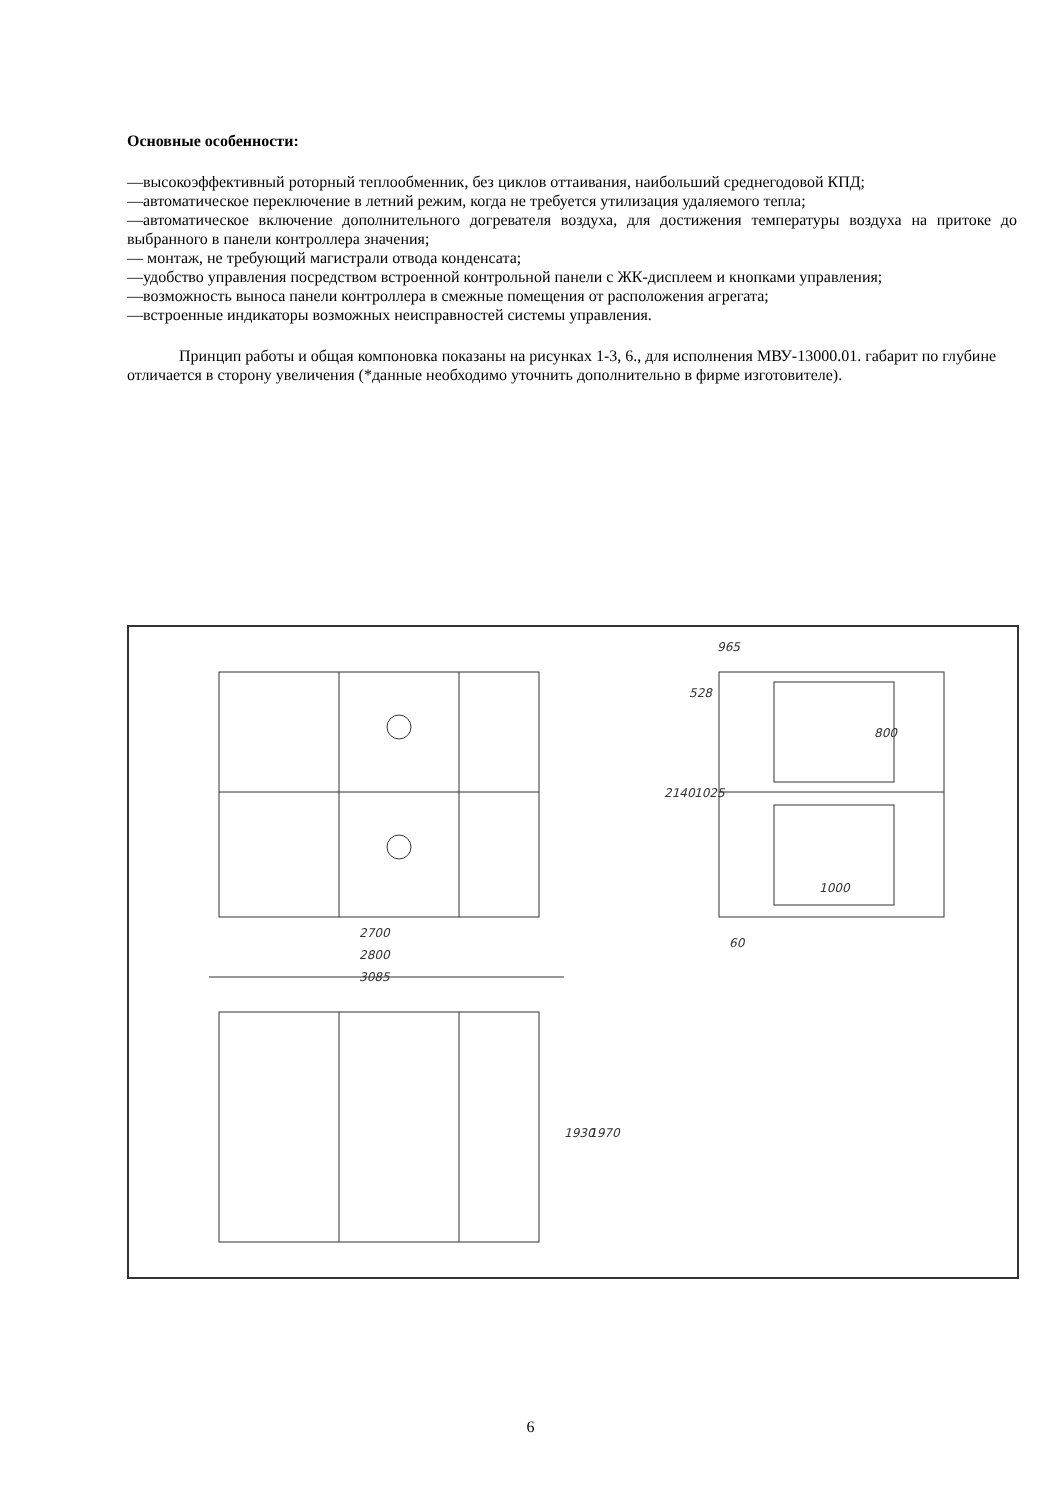Основные особенности:
—высокоэффективный роторный теплообменник, без циклов оттаивания, наибольший среднегодовой КПД;
—автоматическое переключение в летний режим, когда не требуется утилизация удаляемого тепла;
—автоматическое включение дополнительного догревателя воздуха, для достижения температуры воздуха на притоке до выбранного в панели контроллера значения;
— монтаж, не требующий магистрали отвода конденсата;
—удобство управления посредством встроенной контрольной панели с ЖК-дисплеем и кнопками управления;
—возможность выноса панели контроллера в смежные помещения от расположения агрегата;
—встроенные индикаторы возможных неисправностей системы управления.
Принцип работы и общая компоновка показаны на рисунках 1-3, 6., для исполнения МВУ-13000.01. габарит по глубине отличается в сторону увеличения (*данные необходимо уточнить дополнительно в фирме изготовителе).
965
2700
2800
3085
528
2140
1025
800
1000
60
1930
1970
6